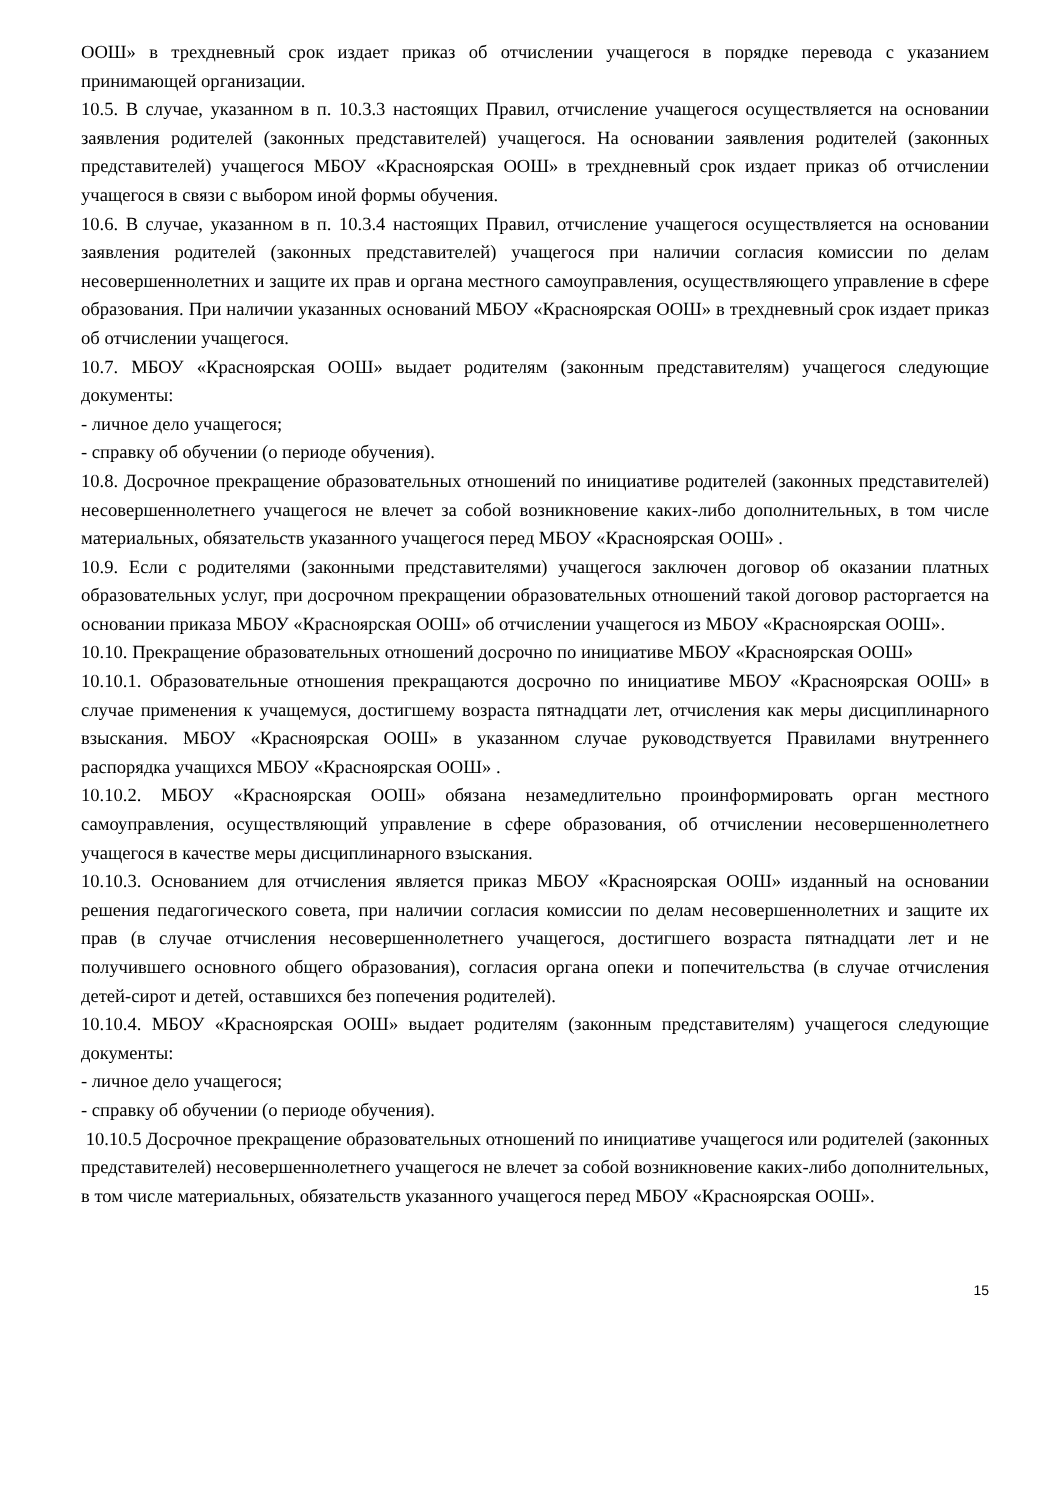ООШ» в трехдневный срок издает приказ об отчислении учащегося в порядке перевода с указанием принимающей организации.
10.5. В случае, указанном в п. 10.3.3 настоящих Правил, отчисление учащегося осуществляется на основании заявления родителей (законных представителей) учащегося. На основании заявления родителей (законных представителей) учащегося МБОУ «Красноярская ООШ» в трехдневный срок издает приказ об отчислении учащегося в связи с выбором иной формы обучения.
10.6. В случае, указанном в п. 10.3.4 настоящих Правил, отчисление учащегося осуществляется на основании заявления родителей (законных представителей) учащегося при наличии согласия комиссии по делам несовершеннолетних и защите их прав и органа местного самоуправления, осуществляющего управление в сфере образования. При наличии указанных оснований МБОУ «Красноярская ООШ» в трехдневный срок издает приказ об отчислении учащегося.
10.7. МБОУ «Красноярская ООШ» выдает родителям (законным представителям) учащегося следующие документы:
- личное дело учащегося;
- справку об обучении (о периоде обучения).
10.8. Досрочное прекращение образовательных отношений по инициативе родителей (законных представителей) несовершеннолетнего учащегося не влечет за собой возникновение каких-либо дополнительных, в том числе материальных, обязательств указанного учащегося перед МБОУ «Красноярская ООШ» .
10.9. Если с родителями (законными представителями) учащегося заключен договор об оказании платных образовательных услуг, при досрочном прекращении образовательных отношений такой договор расторгается на основании приказа МБОУ «Красноярская ООШ» об отчислении учащегося из МБОУ «Красноярская ООШ».
10.10. Прекращение образовательных отношений досрочно по инициативе МБОУ «Красноярская ООШ»
10.10.1. Образовательные отношения прекращаются досрочно по инициативе МБОУ «Красноярская ООШ» в случае применения к учащемуся, достигшему возраста пятнадцати лет, отчисления как меры дисциплинарного взыскания. МБОУ «Красноярская ООШ» в указанном случае руководствуется Правилами внутреннего распорядка учащихся МБОУ «Красноярская ООШ» .
10.10.2. МБОУ «Красноярская ООШ» обязана незамедлительно проинформировать орган местного самоуправления, осуществляющий управление в сфере образования, об отчислении несовершеннолетнего учащегося в качестве меры дисциплинарного взыскания.
10.10.3. Основанием для отчисления является приказ МБОУ «Красноярская ООШ» изданный на основании решения педагогического совета, при наличии согласия комиссии по делам несовершеннолетних и защите их прав (в случае отчисления несовершеннолетнего учащегося, достигшего возраста пятнадцати лет и не получившего основного общего образования), согласия органа опеки и попечительства (в случае отчисления детей-сирот и детей, оставшихся без попечения родителей).
10.10.4. МБОУ «Красноярская ООШ» выдает родителям (законным представителям) учащегося следующие документы:
- личное дело учащегося;
- справку об обучении (о периоде обучения).
10.10.5 Досрочное прекращение образовательных отношений по инициативе учащегося или родителей (законных представителей) несовершеннолетнего учащегося не влечет за собой возникновение каких-либо дополнительных, в том числе материальных, обязательств указанного учащегося перед МБОУ «Красноярская ООШ».
15